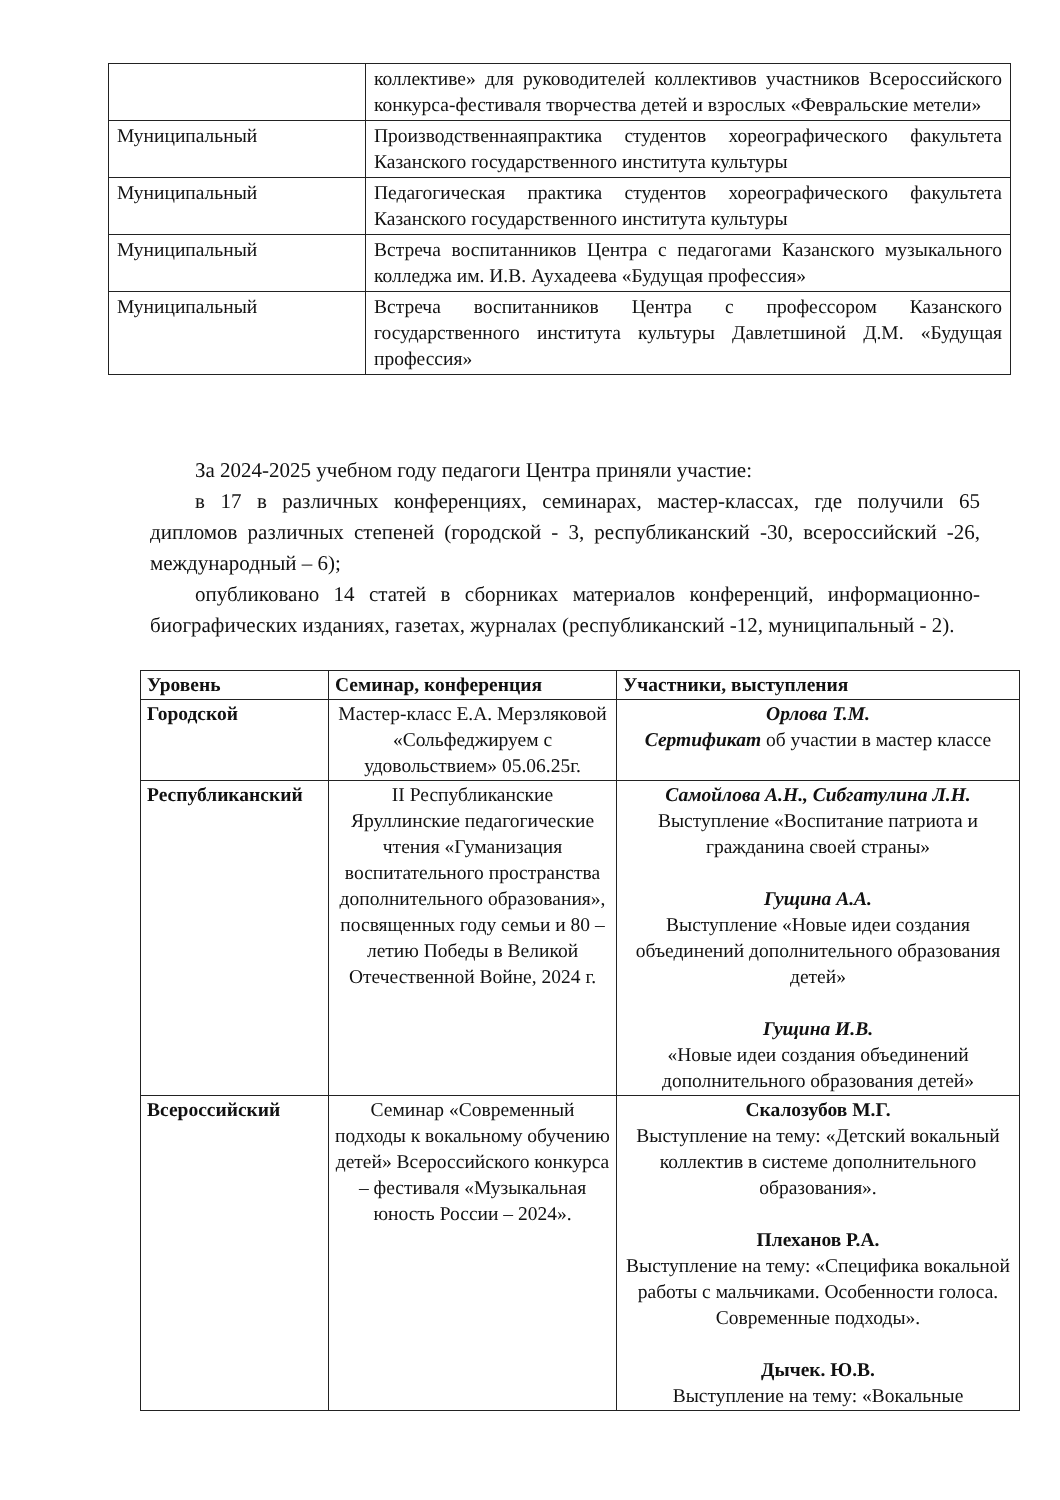| | коллективе» для руководителей коллективов участников Всероссийского конкурса-фестиваля творчества детей и взрослых «Февральские метели» |
| Муниципальный | Производственнаяпрактика студентов хореографического факультета Казанского государственного института культуры |
| Муниципальный | Педагогическая практика студентов хореографического факультета Казанского государственного института культуры |
| Муниципальный | Встреча воспитанников Центра с педагогами Казанского музыкального колледжа им. И.В. Аухадеева «Будущая профессия» |
| Муниципальный | Встреча воспитанников Центра с профессором Казанского государственного института культуры Давлетшиной Д.М. «Будущая профессия» |
За 2024-2025 учебном году педагоги Центра приняли участие:
в 17 в различных конференциях, семинарах, мастер-классах, где получили 65 дипломов различных степеней (городской - 3, республиканский -30, всероссийский -26, международный – 6);
опубликовано 14 статей в сборниках материалов конференций, информационно-биографических изданиях, газетах, журналах (республиканский -12, муниципальный - 2).
| Уровень | Семинар, конференция | Участники, выступления |
| --- | --- | --- |
| Городской | Мастер-класс Е.А. Мерзляковой «Сольфеджируем с удовольствием» 05.06.25г. | Орлова Т.М. Сертификат об участии в мастер классе |
| Республиканский | II Республиканские Яруллинские педагогические чтения «Гуманизация воспитательного пространства дополнительного образования», посвященных году семьи и 80 – летию Победы в Великой Отечественной Войне, 2024 г. | Самойлова А.Н., Сибгатулина Л.Н. Выступление «Воспитание патриота и гражданина своей страны» Гущина А.А. Выступление «Новые идеи создания объединений дополнительного образования детей» Гущина И.В. «Новые идеи создания объединений дополнительного образования детей» |
| Всероссийский | Семинар «Современный подходы к вокальному обучению детей» Всероссийского конкурса – фестиваля «Музыкальная юность России – 2024». | Скалозубов М.Г. Выступление на тему: «Детский вокальный коллектив в системе дополнительного образования». Плеханов Р.А. Выступление на тему: «Специфика вокальной работы с мальчиками. Особенности голоса. Современные подходы». Дычек. Ю.В. Выступление на тему: «Вокальные |